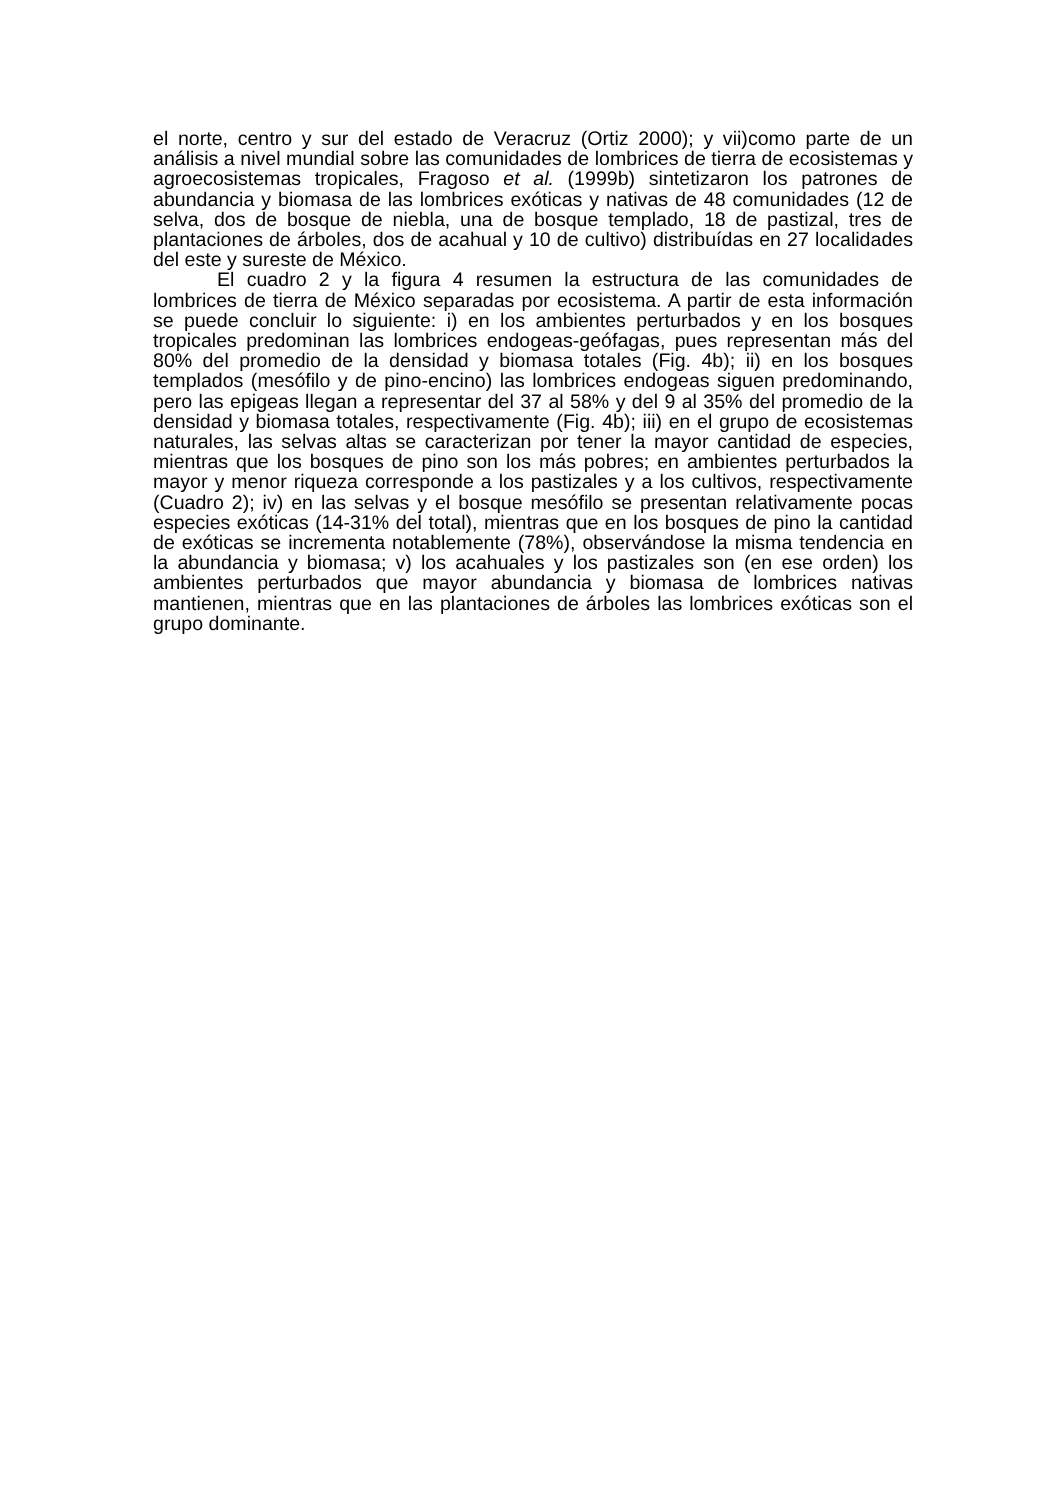el norte, centro y sur del estado de Veracruz (Ortiz 2000); y vii)como parte de un análisis a nivel mundial sobre las comunidades de lombrices de tierra de ecosistemas y agroecosistemas tropicales, Fragoso et al. (1999b) sintetizaron los patrones de abundancia y biomasa de las lombrices exóticas y nativas de 48 comunidades (12 de selva, dos de bosque de niebla, una de bosque templado, 18 de pastizal, tres de plantaciones de árboles, dos de acahual y 10 de cultivo) distribuídas en 27 localidades del este y sureste de México.
El cuadro 2 y la figura 4 resumen la estructura de las comunidades de lombrices de tierra de México separadas por ecosistema. A partir de esta información se puede concluir lo siguiente: i) en los ambientes perturbados y en los bosques tropicales predominan las lombrices endogeas-geófagas, pues representan más del 80% del promedio de la densidad y biomasa totales (Fig. 4b); ii) en los bosques templados (mesófilo y de pino-encino) las lombrices endogeas siguen predominando, pero las epigeas llegan a representar del 37 al 58% y del 9 al 35% del promedio de la densidad y biomasa totales, respectivamente (Fig. 4b); iii) en el grupo de ecosistemas naturales, las selvas altas se caracterizan por tener la mayor cantidad de especies, mientras que los bosques de pino son los más pobres; en ambientes perturbados la mayor y menor riqueza corresponde a los pastizales y a los cultivos, respectivamente (Cuadro 2); iv) en las selvas y el bosque mesófilo se presentan relativamente pocas especies exóticas (14-31% del total), mientras que en los bosques de pino la cantidad de exóticas se incrementa notablemente (78%), observándose la misma tendencia en la abundancia y biomasa; v) los acahuales y los pastizales son (en ese orden) los ambientes perturbados que mayor abundancia y biomasa de lombrices nativas mantienen, mientras que en las plantaciones de árboles las lombrices exóticas son el grupo dominante.